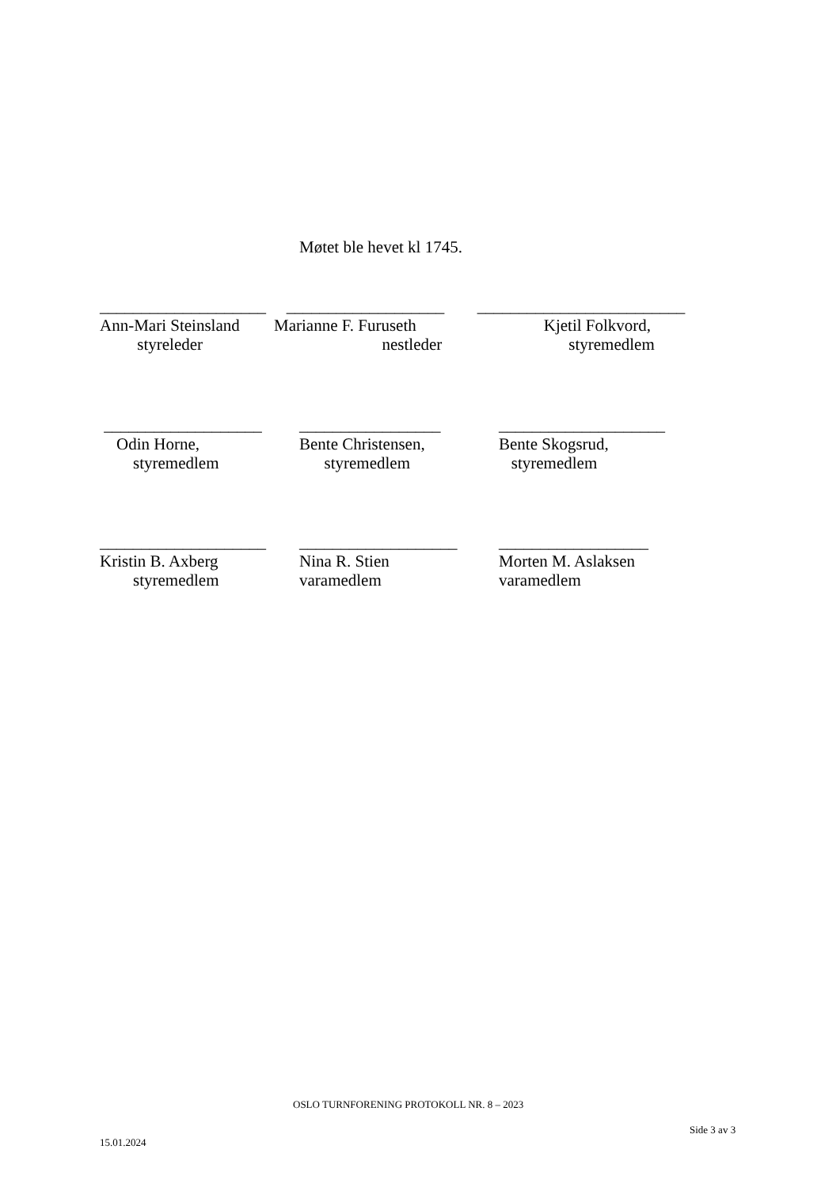Møtet ble hevet kl 1745.
____________________
Ann-Mari Steinsland
styreleder
___________________
Marianne F. Furuseth
nestleder
_________________________
Kjetil Folkvord,
styremedlem
___________________
Odin Horne,
styremedlem
_________________
Bente Christensen,
styremedlem
____________________
Bente Skogsrud,
styremedlem
____________________
Kristin B. Axberg
styremedlem
___________________
Nina R. Stien
varamedlem
__________________
Morten M. Aslaksen
varamedlem
OSLO TURNFORENING PROTOKOLL NR. 8 – 2023
Side 3 av 3
15.01.2024